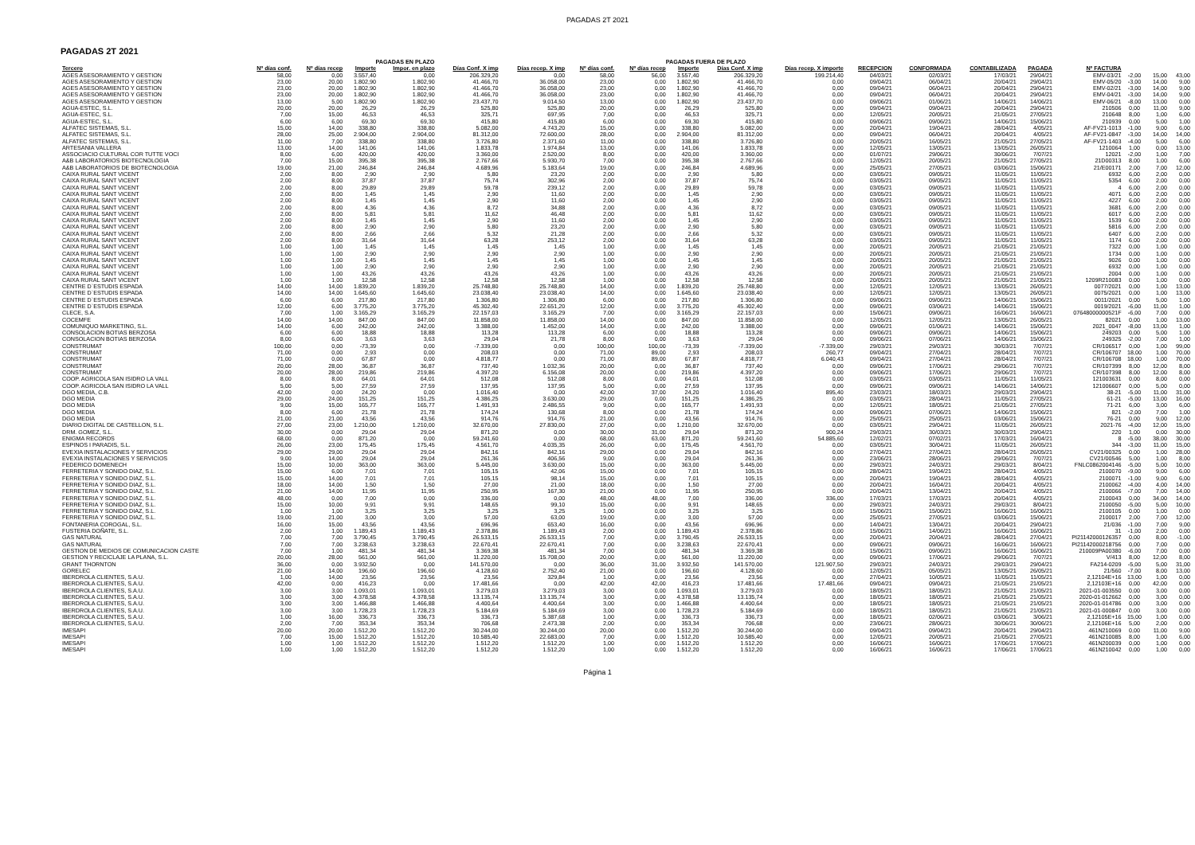PAGADAS 2T 2021
PAGADAS 2T 2021
| | PAGADAS EN PLAZO | | | | | | PAGADAS FUERA DE PLAZO | | | | | | | | | | | | |
| --- | --- | --- | --- | --- | --- | --- | --- | --- | --- | --- | --- | --- | --- | --- | --- | --- | --- | --- | --- |
| Tercero | Nº días conf. | Nº días recep | Importe | Impor. en plazo | Días Conf. X imp | Días recep. X imp | Nº días conf. | Nº días recep | Importe | Días Conf. X imp | Días recep. X importe | RECEPCION | CONFORMADA | CONTABILIZADA | PAGADA | Nº FACTURA | | | |
| AGES ASESORAMIENTO Y GESTION | 58,00 | 0,00 | 3.557,40 | 0,00 | 206.329,20 | 0,00 | 58,00 | 56,00 | 3.557,40 | 206.329,20 | 199.214,40 | 04/03/21 | 02/03/21 | 17/03/21 | 29/04/21 | EMV-03/21 | -2,00 | 15,00 | 43,00 |
| AGES ASESORAMIENTO Y GESTION | 23,00 | 20,00 | 1.802,90 | 1.802,90 | 41.466,70 | 36.058,00 | 23,00 | 0,00 | 1.802,90 | 41.466,70 | 0,00 | 09/04/21 | 06/04/21 | 20/04/21 | 29/04/21 | EMV-05/20 | -3,00 | 14,00 | 9,00 |
| AGES ASESORAMIENTO Y GESTION | 23,00 | 20,00 | 1.802,90 | 1.802,90 | 41.466,70 | 36.058,00 | 23,00 | 0,00 | 1.802,90 | 41.466,70 | 0,00 | 09/04/21 | 06/04/21 | 20/04/21 | 29/04/21 | EMV-02/21 | -3,00 | 14,00 | 9,00 |
| AGES ASESORAMIENTO Y GESTION | 23,00 | 20,00 | 1.802,90 | 1.802,90 | 41.466,70 | 36.058,00 | 23,00 | 0,00 | 1.802,90 | 41.466,70 | 0,00 | 09/04/21 | 06/04/21 | 20/04/21 | 29/04/21 | EMV-04/21 | -3,00 | 14,00 | 9,00 |
| AGES ASESORAMIENTO Y GESTION | 13,00 | 5,00 | 1.802,90 | 1.802,90 | 23.437,70 | 9.014,50 | 13,00 | 0,00 | 1.802,90 | 23.437,70 | 0,00 | 09/06/21 | 01/06/21 | 14/06/21 | 14/06/21 | EMV-06/21 | -8,00 | 13,00 | 0,00 |
| AGUA-ESTEC, S.L. | 20,00 | 20,00 | 26,29 | 26,29 | 525,80 | 525,80 | 20,00 | 0,00 | 26,29 | 525,80 | 0,00 | 09/04/21 | 09/04/21 | 20/04/21 | 29/04/21 | 210506 | 0,00 | 11,00 | 9,00 |
| AGUA-ESTEC, S.L. | 7,00 | 15,00 | 46,53 | 46,53 | 325,71 | 697,95 | 7,00 | 0,00 | 46,53 | 325,71 | 0,00 | 12/05/21 | 20/05/21 | 21/05/21 | 27/05/21 | 210648 | 8,00 | 1,00 | 6,00 |
| AGUA-ESTEC, S.L. | 6,00 | 6,00 | 69,30 | 69,30 | 415,80 | 415,80 | 6,00 | 0,00 | 69,30 | 415,80 | 0,00 | 09/06/21 | 09/06/21 | 14/06/21 | 15/06/21 | 210939 | 0,00 | 5,00 | 1,00 |
| ALFATEC SISTEMAS, S.L. | 15,00 | 14,00 | 338,80 | 338,80 | 5.082,00 | 4.743,20 | 15,00 | 0,00 | 338,80 | 5.082,00 | 0,00 | 20/04/21 | 19/04/21 | 28/04/21 | 4/05/21 | AF-FV21-1013 | -1,00 | 9,00 | 6,00 |
| ALFATEC SISTEMAS, S.L. | 28,00 | 25,00 | 2.904,00 | 2.904,00 | 81.312,00 | 72.600,00 | 28,00 | 0,00 | 2.904,00 | 81.312,00 | 0,00 | 09/04/21 | 06/04/21 | 20/04/21 | 4/05/21 | AF-FV21-0847 | -3,00 | 14,00 | 14,00 |
| ALFATEC SISTEMAS, S.L. | 11,00 | 7,00 | 338,80 | 338,80 | 3.726,80 | 2.371,60 | 11,00 | 0,00 | 338,80 | 3.726,80 | 0,00 | 20/05/21 | 16/05/21 | 21/05/21 | 27/05/21 | AF-FV21-1403 | -4,00 | 5,00 | 6,00 |
| ARTESANIA VALLERA | 13,00 | 14,00 | 141,06 | 141,06 | 1.833,78 | 1.974,84 | 13,00 | 0,00 | 141,06 | 1.833,78 | 0,00 | 12/05/21 | 13/05/21 | 13/05/21 | 26/05/21 | 1210064 | 1,00 | 0,00 | 13,00 |
| ASSOCIACIO CULTURAL COR TUTTE VOCI | 8,00 | 6,00 | 420,00 | 420,00 | 3.360,00 | 2.520,00 | 8,00 | 0,00 | 420,00 | 3.360,00 | 0,00 | 01/07/21 | 29/06/21 | 30/06/21 | 7/07/21 | 12021 | -2,00 | 1,00 | 7,00 |
| A&B LABORATORIOS BIOTECNOLOGIA | 7,00 | 15,00 | 395,38 | 395,38 | 2.767,66 | 5.930,70 | 7,00 | 0,00 | 395,38 | 2.767,66 | 0,00 | 12/05/21 | 20/05/21 | 21/05/21 | 27/05/21 | 21D00313 | 8,00 | 1,00 | 6,00 |
| A&B LABORATORIOS DE BIOTECNOLOGIA | 19,00 | 21,00 | 246,84 | 246,84 | 4.689,96 | 5.183,64 | 19,00 | 0,00 | 246,84 | 4.689,96 | 0,00 | 25/05/21 | 27/05/21 | 03/06/21 | 15/06/21 | 21/E00171 | 2,00 | 7,00 | 12,00 |
| CAIXA RURAL SANT VICENT | 2,00 | 8,00 | 2,90 | 2,90 | 5,80 | 23,20 | 2,00 | 0,00 | 2,90 | 5,80 | 0,00 | 03/05/21 | 09/05/21 | 11/05/21 | 11/05/21 | 6932 | 6,00 | 2,00 | 0,00 |
| CAIXA RURAL SANT VICENT | 2,00 | 8,00 | 37,87 | 37,87 | 75,74 | 302,96 | 2,00 | 0,00 | 37,87 | 75,74 | 0,00 | 03/05/21 | 09/05/21 | 11/05/21 | 11/05/21 | 5354 | 6,00 | 2,00 | 0,00 |
| CAIXA RURAL SANT VICENT | 2,00 | 8,00 | 29,89 | 29,89 | 59,78 | 239,12 | 2,00 | 0,00 | 29,89 | 59,78 | 0,00 | 03/05/21 | 09/05/21 | 11/05/21 | 11/05/21 | 4 | 6,00 | 2,00 | 0,00 |
| CAIXA RURAL SANT VICENT | 2,00 | 8,00 | 1,45 | 1,45 | 2,90 | 11,60 | 2,00 | 0,00 | 1,45 | 2,90 | 0,00 | 03/05/21 | 09/05/21 | 11/05/21 | 11/05/21 | 4071 | 6,00 | 2,00 | 0,00 |
| CAIXA RURAL SANT VICENT | 2,00 | 8,00 | 1,45 | 1,45 | 2,90 | 11,60 | 2,00 | 0,00 | 1,45 | 2,90 | 0,00 | 03/05/21 | 09/05/21 | 11/05/21 | 11/05/21 | 4227 | 6,00 | 2,00 | 0,00 |
| CAIXA RURAL SANT VICENT | 2,00 | 8,00 | 4,36 | 4,36 | 8,72 | 34,88 | 2,00 | 0,00 | 4,36 | 8,72 | 0,00 | 03/05/21 | 09/05/21 | 11/05/21 | 11/05/21 | 3681 | 6,00 | 2,00 | 0,00 |
| CAIXA RURAL SANT VICENT | 2,00 | 8,00 | 5,81 | 5,81 | 11,62 | 46,48 | 2,00 | 0,00 | 5,81 | 11,62 | 0,00 | 03/05/21 | 09/05/21 | 11/05/21 | 11/05/21 | 6017 | 6,00 | 2,00 | 0,00 |
| CAIXA RURAL SANT VICENT | 2,00 | 8,00 | 1,45 | 1,45 | 2,90 | 11,60 | 2,00 | 0,00 | 1,45 | 2,90 | 0,00 | 03/05/21 | 09/05/21 | 11/05/21 | 11/05/21 | 1539 | 6,00 | 2,00 | 0,00 |
| CAIXA RURAL SANT VICENT | 2,00 | 8,00 | 2,90 | 2,90 | 5,80 | 23,20 | 2,00 | 0,00 | 2,90 | 5,80 | 0,00 | 03/05/21 | 09/05/21 | 11/05/21 | 11/05/21 | 5816 | 6,00 | 2,00 | 0,00 |
| CAIXA RURAL SANT VICENT | 2,00 | 8,00 | 2,66 | 2,66 | 5,32 | 21,28 | 2,00 | 0,00 | 2,66 | 5,32 | 0,00 | 03/05/21 | 09/05/21 | 11/05/21 | 11/05/21 | 6407 | 6,00 | 2,00 | 0,00 |
| CAIXA RURAL SANT VICENT | 2,00 | 8,00 | 31,64 | 31,64 | 63,28 | 253,12 | 2,00 | 0,00 | 31,64 | 63,28 | 0,00 | 03/05/21 | 09/05/21 | 11/05/21 | 11/05/21 | 1174 | 6,00 | 2,00 | 0,00 |
| CAIXA RURAL SANT VICENT | 1,00 | 1,00 | 1,45 | 1,45 | 1,45 | 1,45 | 1,00 | 0,00 | 1,45 | 1,45 | 0,00 | 20/05/21 | 20/05/21 | 21/05/21 | 21/05/21 | 7322 | 0,00 | 1,00 | 0,00 |
| CAIXA RURAL SANT VICENT | 1,00 | 1,00 | 2,90 | 2,90 | 2,90 | 2,90 | 1,00 | 0,00 | 2,90 | 2,90 | 0,00 | 20/05/21 | 20/05/21 | 21/05/21 | 21/05/21 | 1734 | 0,00 | 1,00 | 0,00 |
| CAIXA RURAL SANT VICENT | 1,00 | 1,00 | 1,45 | 1,45 | 1,45 | 1,45 | 1,00 | 0,00 | 1,45 | 1,45 | 0,00 | 20/05/21 | 20/05/21 | 21/05/21 | 21/05/21 | 9026 | 0,00 | 1,00 | 0,00 |
| CAIXA RURAL SANT VICENT | 1,00 | 1,00 | 2,90 | 2,90 | 2,90 | 2,90 | 1,00 | 0,00 | 2,90 | 2,90 | 0,00 | 20/05/21 | 20/05/21 | 21/05/21 | 21/05/21 | 6932 | 0,00 | 1,00 | 0,00 |
| CAIXA RURAL SANT VICENT | 1,00 | 1,00 | 43,26 | 43,26 | 43,26 | 43,26 | 1,00 | 0,00 | 43,26 | 43,26 | 0,00 | 20/05/21 | 20/05/21 | 21/05/21 | 21/05/21 | 2004 | 0,00 | 1,00 | 0,00 |
| CAIXA RURAL SANT VICENT | 1,00 | 1,00 | 12,58 | 12,58 | 12,58 | 12,58 | 1,00 | 0,00 | 12,58 | 12,58 | 0,00 | 20/05/21 | 20/05/21 | 21/05/21 | 21/05/21 | 1209R210083 | 0,00 | 1,00 | 0,00 |
| CENTRE D`ESTUDIS ESPADA | 14,00 | 14,00 | 1.839,20 | 1.839,20 | 25.748,80 | 25.748,80 | 14,00 | 0,00 | 1.839,20 | 25.748,80 | 0,00 | 12/05/21 | 12/05/21 | 13/05/21 | 26/05/21 | 0077/2021 | 0,00 | 1,00 | 13,00 |
| CENTRE D`ESTUDIS ESPADA | 14,00 | 14,00 | 1.645,60 | 1.645,60 | 23.038,40 | 23.038,40 | 14,00 | 0,00 | 1.645,60 | 23.038,40 | 0,00 | 12/05/21 | 12/05/21 | 13/05/21 | 26/05/21 | 0075/2021 | 0,00 | 1,00 | 13,00 |
| CENTRE D`ESTUDIS ESPADA | 6,00 | 6,00 | 217,80 | 217,80 | 1.306,80 | 1.306,80 | 6,00 | 0,00 | 217,80 | 1.306,80 | 0,00 | 09/06/21 | 09/06/21 | 14/06/21 | 15/06/21 | 0011/2021 | 0,00 | 5,00 | 1,00 |
| CENTRE D`ESTUDIS ESPADA | 12,00 | 6,00 | 3.775,20 | 3.775,20 | 45.302,40 | 22.651,20 | 12,00 | 0,00 | 3.775,20 | 45.302,40 | 0,00 | 09/06/21 | 03/06/21 | 14/06/21 | 15/06/21 | 0019/2021 | -6,00 | 11,00 | 1,00 |
| CLECE, S.A. | 7,00 | 1,00 | 3.165,29 | 3.165,29 | 22.157,03 | 3.165,29 | 7,00 | 0,00 | 3.165,29 | 22.157,03 | 0,00 | 15/06/21 | 09/06/21 | 16/06/21 | 16/06/21 | 07648000000521F | -6,00 | 7,00 | 0,00 |
| COCEMFE | 14,00 | 14,00 | 847,00 | 847,00 | 11.858,00 | 11.858,00 | 14,00 | 0,00 | 847,00 | 11.858,00 | 0,00 | 12/05/21 | 12/05/21 | 13/05/21 | 26/05/21 | 82021 | 0,00 | 1,00 | 13,00 |
| COMUNIQUO MARKETING, S.L. | 14,00 | 6,00 | 242,00 | 242,00 | 3.388,00 | 1.452,00 | 14,00 | 0,00 | 242,00 | 3.388,00 | 0,00 | 09/06/21 | 01/06/21 | 14/06/21 | 15/06/21 | 2021_0047 | -8,00 | 13,00 | 1,00 |
| CONSOLACION BOTIAS BERZOSA | 6,00 | 6,00 | 18,88 | 18,88 | 113,28 | 113,28 | 6,00 | 0,00 | 18,88 | 113,28 | 0,00 | 09/06/21 | 09/06/21 | 14/06/21 | 15/06/21 | 249203 | 0,00 | 5,00 | 1,00 |
| CONSOLACION BOTIAS BERZOSA | 8,00 | 6,00 | 3,63 | 3,63 | 29,04 | 21,78 | 8,00 | 0,00 | 3,63 | 29,04 | 0,00 | 09/06/21 | 07/06/21 | 14/06/21 | 15/06/21 | 249325 | -2,00 | 7,00 | 1,00 |
| CONSTRUMAT | 100,00 | 0,00 | -73,39 | 0,00 | -7.339,00 | 0,00 | 100,00 | 100,00 | -73,39 | -7.339,00 | -7.339,00 | 29/03/21 | 29/03/21 | 30/03/21 | 7/07/21 | CR/106517 | 0,00 | 1,00 | 99,00 |
| CONSTRUMAT | 71,00 | 0,00 | 2,93 | 0,00 | 208,03 | 0,00 | 71,00 | 89,00 | 2,93 | 208,03 | 260,77 | 09/04/21 | 27/04/21 | 28/04/21 | 7/07/21 | CR/106707 | 18,00 | 1,00 | 70,00 |
| CONSTRUMAT | 71,00 | 0,00 | 67,87 | 0,00 | 4.818,77 | 0,00 | 71,00 | 89,00 | 67,87 | 4.818,77 | 6.040,43 | 09/04/21 | 27/04/21 | 28/04/21 | 7/07/21 | CR/106708 | 18,00 | 1,00 | 70,00 |
| CONSTRUMAT | 20,00 | 28,00 | 36,87 | 36,87 | 737,40 | 1.032,36 | 20,00 | 0,00 | 36,87 | 737,40 | 0,00 | 09/06/21 | 17/06/21 | 29/06/21 | 7/07/21 | CR/107399 | 8,00 | 12,00 | 8,00 |
| CONSTRUMAT | 20,00 | 28,00 | 219,86 | 219,86 | 4.397,20 | 6.156,08 | 20,00 | 0,00 | 219,86 | 4.397,20 | 0,00 | 09/06/21 | 17/06/21 | 29/06/21 | 7/07/21 | CR/107398 | 8,00 | 12,00 | 8,00 |
| COOP. AGRICOLA SAN ISIDRO LA VALL | 8,00 | 8,00 | 64,01 | 64,01 | 512,08 | 512,08 | 8,00 | 0,00 | 64,01 | 512,08 | 0,00 | 03/05/21 | 03/05/21 | 11/05/21 | 11/05/21 | 121003631 | 0,00 | 8,00 | 0,00 |
| COOP. AGRICOLA SAN ISIDRO LA VALL | 5,00 | 5,00 | 27,59 | 27,59 | 137,95 | 137,95 | 5,00 | 0,00 | 27,59 | 137,95 | 0,00 | 09/06/21 | 09/06/21 | 14/06/21 | 14/06/21 | 121006607 | 0,00 | 5,00 | 0,00 |
| DGO MEDIA, C.B. | 42,00 | 0,00 | 24,20 | 0,00 | 1.016,40 | 0,00 | 42,00 | 37,00 | 24,20 | 1.016,40 | 895,40 | 23/03/21 | 18/03/21 | 29/03/21 | 29/04/21 | 38-21 | -5,00 | 11,00 | 31,00 |
| DGO MEDIA | 29,00 | 24,00 | 151,25 | 151,25 | 4.386,25 | 3.630,00 | 29,00 | 0,00 | 151,25 | 4.386,25 | 0,00 | 03/05/21 | 28/04/21 | 11/05/21 | 27/05/21 | 61-21 | -5,00 | 13,00 | 16,00 |
| DGO MEDIA | 9,00 | 15,00 | 165,77 | 165,77 | 1.491,93 | 2.486,55 | 9,00 | 0,00 | 165,77 | 1.491,93 | 0,00 | 12/05/21 | 18/05/21 | 21/05/21 | 27/05/21 | 71-21 | 6,00 | 3,00 | 6,00 |
| DGO MEDIA | 8,00 | 6,00 | 21,78 | 21,78 | 174,24 | 130,68 | 8,00 | 0,00 | 21,78 | 174,24 | 0,00 | 09/06/21 | 07/06/21 | 14/06/21 | 15/06/21 | 821 | -2,00 | 7,00 | 1,00 |
| DGO MEDIA | 21,00 | 21,00 | 43,56 | 43,56 | 914,76 | 914,76 | 21,00 | 0,00 | 43,56 | 914,76 | 0,00 | 25/05/21 | 25/05/21 | 03/06/21 | 15/06/21 | 76-21 | 0,00 | 9,00 | 12,00 |
| DIARIO DIGITAL DE CASTELLON, S.L. | 27,00 | 23,00 | 1.210,00 | 1.210,00 | 32.670,00 | 27.830,00 | 27,00 | 0,00 | 1.210,00 | 32.670,00 | 0,00 | 03/05/21 | 29/04/21 | 11/05/21 | 26/05/21 | 2021-76 | -4,00 | 12,00 | 15,00 |
| DRM. GOMEZ, S.L. | 30,00 | 0,00 | 29,04 | 29,04 | 871,20 | 0,00 | 30,00 | 31,00 | 29,04 | 871,20 | 900,24 | 29/03/21 | 30/03/21 | 30/03/21 | 29/04/21 | 220 | 1,00 | 0,00 | 30,00 |
| ENIGMA RECORDS | 68,00 | 0,00 | 871,20 | 0,00 | 59.241,60 | 0,00 | 68,00 | 63,00 | 871,20 | 59.241,60 | 54.885,60 | 12/02/21 | 07/02/21 | 17/03/21 | 16/04/21 | 8 | -5,00 | 38,00 | 30,00 |
| ESPINOS I PARADIS, S.L. | 26,00 | 23,00 | 175,45 | 175,45 | 4.561,70 | 4.035,35 | 26,00 | 0,00 | 175,45 | 4.561,70 | 0,00 | 03/05/21 | 30/04/21 | 11/05/21 | 26/05/21 | 344 | -3,00 | 11,00 | 15,00 |
| EVEXIA INSTALACIONES Y SERVICIOS | 29,00 | 29,00 | 29,04 | 29,04 | 842,16 | 842,16 | 29,00 | 0,00 | 29,04 | 842,16 | 0,00 | 27/04/21 | 27/04/21 | 28/04/21 | 26/05/21 | CV21/00325 | 0,00 | 1,00 | 28,00 |
| EVEXIA INSTALACIONES Y SERVICIOS | 9,00 | 14,00 | 29,04 | 29,04 | 261,36 | 406,56 | 9,00 | 0,00 | 29,04 | 261,36 | 0,00 | 23/06/21 | 28/06/21 | 29/06/21 | 7/07/21 | CV21/00546 | 5,00 | 1,00 | 8,00 |
| FEDERICO DOMENECH | 15,00 | 10,00 | 363,00 | 363,00 | 5.445,00 | 3.630,00 | 15,00 | 0,00 | 363,00 | 5.445,00 | 0,00 | 29/03/21 | 24/03/21 | 29/03/21 | 8/04/21 | FNLC0862004146 | -5,00 | 5,00 | 10,00 |
| FERRETERIA Y SONIDO DIAZ, S.L. | 15,00 | 6,00 | 7,01 | 7,01 | 105,15 | 42,06 | 15,00 | 0,00 | 7,01 | 105,15 | 0,00 | 28/04/21 | 19/04/21 | 28/04/21 | 4/05/21 | 2100070 | -9,00 | 9,00 | 6,00 |
| FERRETERIA Y SONIDO DIAZ, S.L. | 15,00 | 14,00 | 7,01 | 7,01 | 105,15 | 98,14 | 15,00 | 0,00 | 7,01 | 105,15 | 0,00 | 20/04/21 | 19/04/21 | 28/04/21 | 4/05/21 | 2100071 | -1,00 | 9,00 | 6,00 |
| FERRETERIA Y SONIDO DIAZ, S.L. | 18,00 | 14,00 | 1,50 | 1,50 | 27,00 | 21,00 | 18,00 | 0,00 | 1,50 | 27,00 | 0,00 | 20/04/21 | 16/04/21 | 20/04/21 | 4/05/21 | 2100062 | -4,00 | 4,00 | 14,00 |
| FERRETERIA Y SONIDO DIAZ, S.L. | 21,00 | 14,00 | 11,95 | 11,95 | 250,95 | 167,30 | 21,00 | 0,00 | 11,95 | 250,95 | 0,00 | 20/04/21 | 13/04/21 | 20/04/21 | 4/05/21 | 2100066 | -7,00 | 7,00 | 14,00 |
| FERRETERIA Y SONIDO DIAZ, S.L. | 48,00 | 0,00 | 7,00 | 0,00 | 336,00 | 0,00 | 48,00 | 48,00 | 7,00 | 336,00 | 336,00 | 17/03/21 | 17/03/21 | 20/04/21 | 4/05/21 | 2100043 | 0,00 | 34,00 | 14,00 |
| FERRETERIA Y SONIDO DIAZ, S.L. | 15,00 | 10,00 | 9,91 | 9,91 | 148,65 | 99,10 | 15,00 | 0,00 | 9,91 | 148,65 | 0,00 | 29/03/21 | 24/03/21 | 29/03/21 | 8/04/21 | 2100050 | -5,00 | 5,00 | 10,00 |
| FERRETERIA Y SONIDO DIAZ, S.L. | 1,00 | 1,00 | 3,25 | 3,25 | 3,25 | 3,25 | 1,00 | 0,00 | 3,25 | 3,25 | 0,00 | 15/06/21 | 15/06/21 | 16/06/21 | 16/06/21 | 2100105 | 0,00 | 1,00 | 0,00 |
| FERRETERIA Y SONIDO DIAZ, S.L. | 19,00 | 21,00 | 3,00 | 3,00 | 57,00 | 63,00 | 19,00 | 0,00 | 3,00 | 57,00 | 0,00 | 25/05/21 | 27/05/21 | 03/06/21 | 15/06/21 | 2100017 | 2,00 | 7,00 | 12,00 |
| FONTANERIA COROGAL, S.L. | 16,00 | 15,00 | 43,56 | 43,56 | 696,96 | 653,40 | 16,00 | 0,00 | 43,56 | 696,96 | 0,00 | 14/04/21 | 13/04/21 | 20/04/21 | 29/04/21 | 21/036 | -1,00 | 7,00 | 9,00 |
| FUSTERIA DOÑATE, S.L. | 2,00 | 1,00 | 1.189,43 | 1.189,43 | 2.378,86 | 1.189,43 | 2,00 | 0,00 | 1.189,43 | 2.378,86 | 0,00 | 15/06/21 | 14/06/21 | 16/06/21 | 16/06/21 | 31 | -1,00 | 2,00 | 0,00 |
| GAS NATURAL | 7,00 | 7,00 | 3.790,45 | 3.790,45 | 26.533,15 | 26.533,15 | 7,00 | 0,00 | 3.790,45 | 26.533,15 | 0,00 | 20/04/21 | 20/04/21 | 28/04/21 | 27/04/21 | PI21142000126357 | 0,00 | 8,00 | -1,00 |
| GAS NATURAL | 7,00 | 7,00 | 3.238,63 | 3.238,63 | 22.670,41 | 22.670,41 | 7,00 | 0,00 | 3.238,63 | 22.670,41 | 0,00 | 09/06/21 | 09/06/21 | 16/06/21 | 16/06/21 | PI21142000218756 | 0,00 | 7,00 | 0,00 |
| GESTION DE MEDIOS DE COMUNICACION CASTE | 7,00 | 1,00 | 481,34 | 481,34 | 3.369,38 | 481,34 | 7,00 | 0,00 | 481,34 | 3.369,38 | 0,00 | 15/06/21 | 09/06/21 | 16/06/21 | 16/06/21 | 210009PA00380 | -6,00 | 7,00 | 0,00 |
| GESTION Y RECICLAJE LA PLANA, S.L. | 20,00 | 28,00 | 561,00 | 561,00 | 11.220,00 | 15.708,00 | 20,00 | 0,00 | 561,00 | 11.220,00 | 0,00 | 09/06/21 | 17/06/21 | 29/06/21 | 7/07/21 | V/413 | 8,00 | 12,00 | 8,00 |
| GRANT THORNTON | 36,00 | 0,00 | 3.932,50 | 0,00 | 141.570,00 | 0,00 | 36,00 | 31,00 | 3.932,50 | 141.570,00 | 121.907,50 | 29/03/21 | 24/03/21 | 29/03/21 | 29/04/21 | FA214-0209 | -5,00 | 5,00 | 31,00 |
| GORELEC | 21,00 | 14,00 | 196,60 | 196,60 | 4.128,60 | 2.752,40 | 21,00 | 0,00 | 196,60 | 4.128,60 | 0,00 | 12/05/21 | 05/05/21 | 13/05/21 | 26/05/21 | 21/560 | -7,00 | 8,00 | 13,00 |
| IBERDROLA CLIENTES, S.A.U. | 1,00 | 14,00 | 23,56 | 23,56 | 23,56 | 329,84 | 1,00 | 0,00 | 23,56 | 23,56 | 0,00 | 27/04/21 | 10/05/21 | 11/05/21 | 11/05/21 | 2,12104E+16 | 13,00 | 1,00 | 0,00 |
| IBERDROLA CLIENTES, S.A.U. | 42,00 | 0,00 | 416,23 | 0,00 | 17.481,66 | 0,00 | 42,00 | 42,00 | 416,23 | 17.481,66 | 17.481,66 | 09/04/21 | 09/04/21 | 21/05/21 | 21/05/21 | 2,12103E+16 | 0,00 | 42,00 | 0,00 |
| IBERDROLA CLIENTES, S.A.U. | 3,00 | 3,00 | 1.093,01 | 1.093,01 | 3.279,03 | 3.279,03 | 3,00 | 0,00 | 1.093,01 | 3.279,03 | 0,00 | 18/05/21 | 18/05/21 | 21/05/21 | 21/05/21 | 2021-01-003550 | 0,00 | 3,00 | 0,00 |
| IBERDROLA CLIENTES, S.A.U. | 3,00 | 3,00 | 4.378,58 | 4.378,58 | 13.135,74 | 13.135,74 | 3,00 | 0,00 | 4.378,58 | 13.135,74 | 0,00 | 18/05/21 | 18/05/21 | 21/05/21 | 21/05/21 | 2020-01-012662 | 0,00 | 3,00 | 0,00 |
| IBERDROLA CLIENTES, S.A.U. | 3,00 | 3,00 | 1.466,88 | 1.466,88 | 4.400,64 | 4.400,64 | 3,00 | 0,00 | 1.466,88 | 4.400,64 | 0,00 | 18/05/21 | 18/05/21 | 21/05/21 | 21/05/21 | 2020-01-014786 | 0,00 | 3,00 | 0,00 |
| IBERDROLA CLIENTES, S.A.U. | 3,00 | 3,00 | 1.728,23 | 1.728,23 | 5.184,69 | 5.184,69 | 3,00 | 0,00 | 1.728,23 | 5.184,69 | 0,00 | 18/05/21 | 18/05/21 | 21/05/21 | 21/05/21 | 2021-01-000847 | 0,00 | 3,00 | 0,00 |
| IBERDROLA CLIENTES, S.A.U. | 1,00 | 16,00 | 336,73 | 336,73 | 336,73 | 5.387,68 | 1,00 | 0,00 | 336,73 | 336,73 | 0,00 | 18/05/21 | 02/06/21 | 03/06/21 | 3/06/21 | 2,12105E+16 | 15,00 | 1,00 | 0,00 |
| IBERDROLA CLIENTES, S.A.U. | 2,00 | 7,00 | 353,34 | 353,34 | 706,68 | 2.473,38 | 2,00 | 0,00 | 353,34 | 706,68 | 0,00 | 23/06/21 | 28/06/21 | 30/06/21 | 30/06/21 | 2,12106E+16 | 5,00 | 2,00 | 0,00 |
| IMESAPI | 20,00 | 20,00 | 1.512,20 | 1.512,20 | 30.244,00 | 30.244,00 | 20,00 | 0,00 | 1.512,20 | 30.244,00 | 0,00 | 09/04/21 | 09/04/21 | 20/04/21 | 29/04/21 | 461N210069 | 0,00 | 11,00 | 9,00 |
| IMESAPI | 7,00 | 15,00 | 1.512,20 | 1.512,20 | 10.585,40 | 22.683,00 | 7,00 | 0,00 | 1.512,20 | 10.585,40 | 0,00 | 12/05/21 | 20/05/21 | 21/05/21 | 27/05/21 | 461N210085 | 8,00 | 1,00 | 6,00 |
| IMESAPI | 1,00 | 1,00 | 1.512,20 | 1.512,20 | 1.512,20 | 1.512,20 | 1,00 | 0,00 | 1.512,20 | 1.512,20 | 0,00 | 16/06/21 | 16/06/21 | 17/06/21 | 17/06/21 | 461N200039 | 0,00 | 1,00 | 0,00 |
| IMESAPI | 1,00 | 1,00 | 1.512,20 | 1.512,20 | 1.512,20 | 1.512,20 | 1,00 | 0,00 | 1.512,20 | 1.512,20 | 0,00 | 16/06/21 | 16/06/21 | 17/06/21 | 17/06/21 | 461N210042 | 0,00 | 1,00 | 0,00 |
Página 1